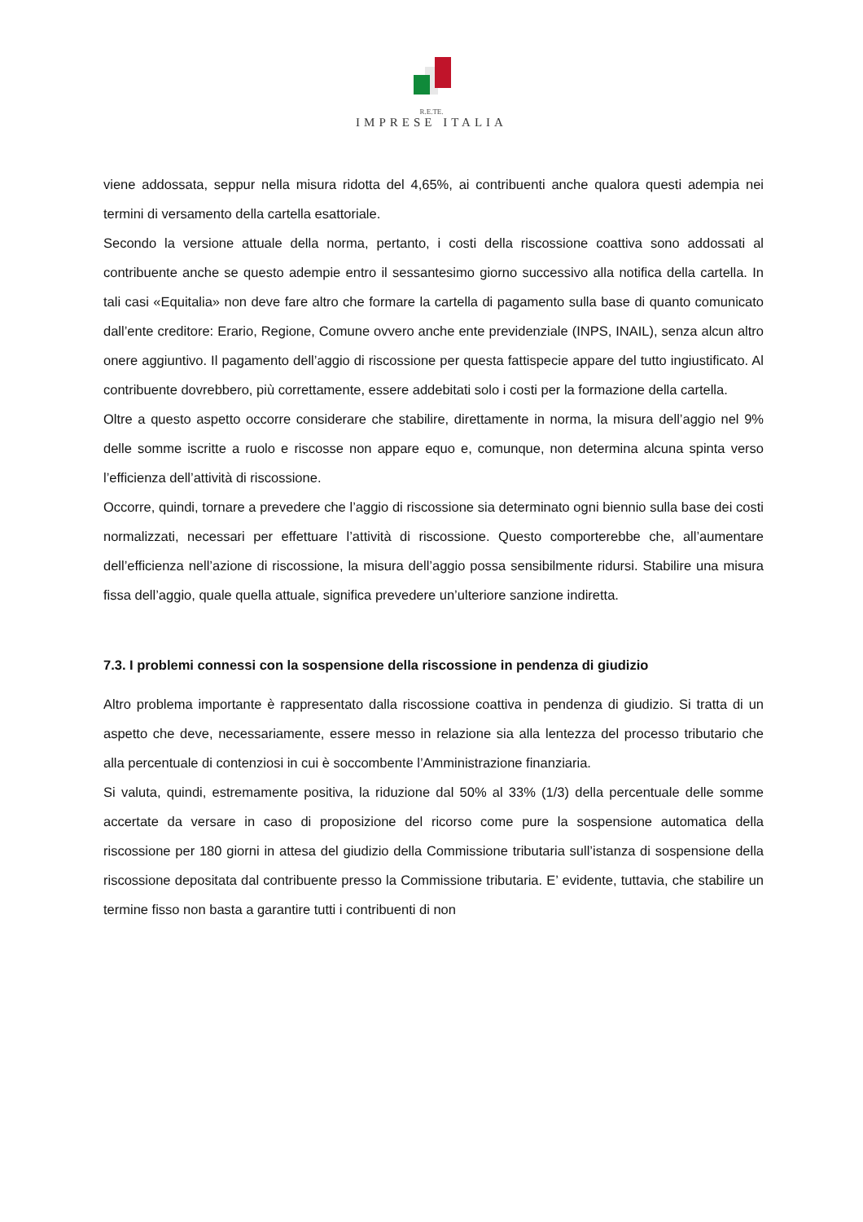R.E.TE.
IMPRESE ITALIA
viene addossata, seppur nella misura ridotta del 4,65%, ai contribuenti anche qualora questi adempia nei termini di versamento della cartella esattoriale.
Secondo la versione attuale della norma, pertanto, i costi della riscossione coattiva sono addossati al contribuente anche se questo adempie entro il sessantesimo giorno successivo alla notifica della cartella. In tali casi «Equitalia» non deve fare altro che formare la cartella di pagamento sulla base di quanto comunicato dall’ente creditore: Erario, Regione, Comune ovvero anche ente previdenziale (INPS, INAIL), senza alcun altro onere aggiuntivo. Il pagamento dell’aggio di riscossione per questa fattispecie appare del tutto ingiustificato. Al contribuente dovrebbero, più correttamente, essere addebitati solo i costi per la formazione della cartella.
Oltre a questo aspetto occorre considerare che stabilire, direttamente in norma, la misura dell’aggio nel 9% delle somme iscritte a ruolo e riscosse non appare equo e, comunque, non determina alcuna spinta verso l’efficienza dell’attività di riscossione.
Occorre, quindi, tornare a prevedere che l’aggio di riscossione sia determinato ogni biennio sulla base dei costi normalizzati, necessari per effettuare l’attività di riscossione. Questo comporterebbe che, all’aumentare dell’efficienza nell’azione di riscossione, la misura dell’aggio possa sensibilmente ridursi. Stabilire una misura fissa dell’aggio, quale quella attuale, significa prevedere un’ulteriore sanzione indiretta.
7.3. I problemi connessi con la sospensione della riscossione in pendenza di giudizio
Altro problema importante è rappresentato dalla riscossione coattiva in pendenza di giudizio. Si tratta di un aspetto che deve, necessariamente, essere messo in relazione sia alla lentezza del processo tributario che alla percentuale di contenziosi in cui è soccombente l’Amministrazione finanziaria.
Si valuta, quindi, estremamente positiva, la riduzione dal 50% al 33% (1/3) della percentuale delle somme accertate da versare in caso di proposizione del ricorso come pure la sospensione automatica della riscossione per 180 giorni in attesa del giudizio della Commissione tributaria sull’istanza di sospensione della riscossione depositata dal contribuente presso la Commissione tributaria. E’ evidente, tuttavia, che stabilire un termine fisso non basta a garantire tutti i contribuenti di non